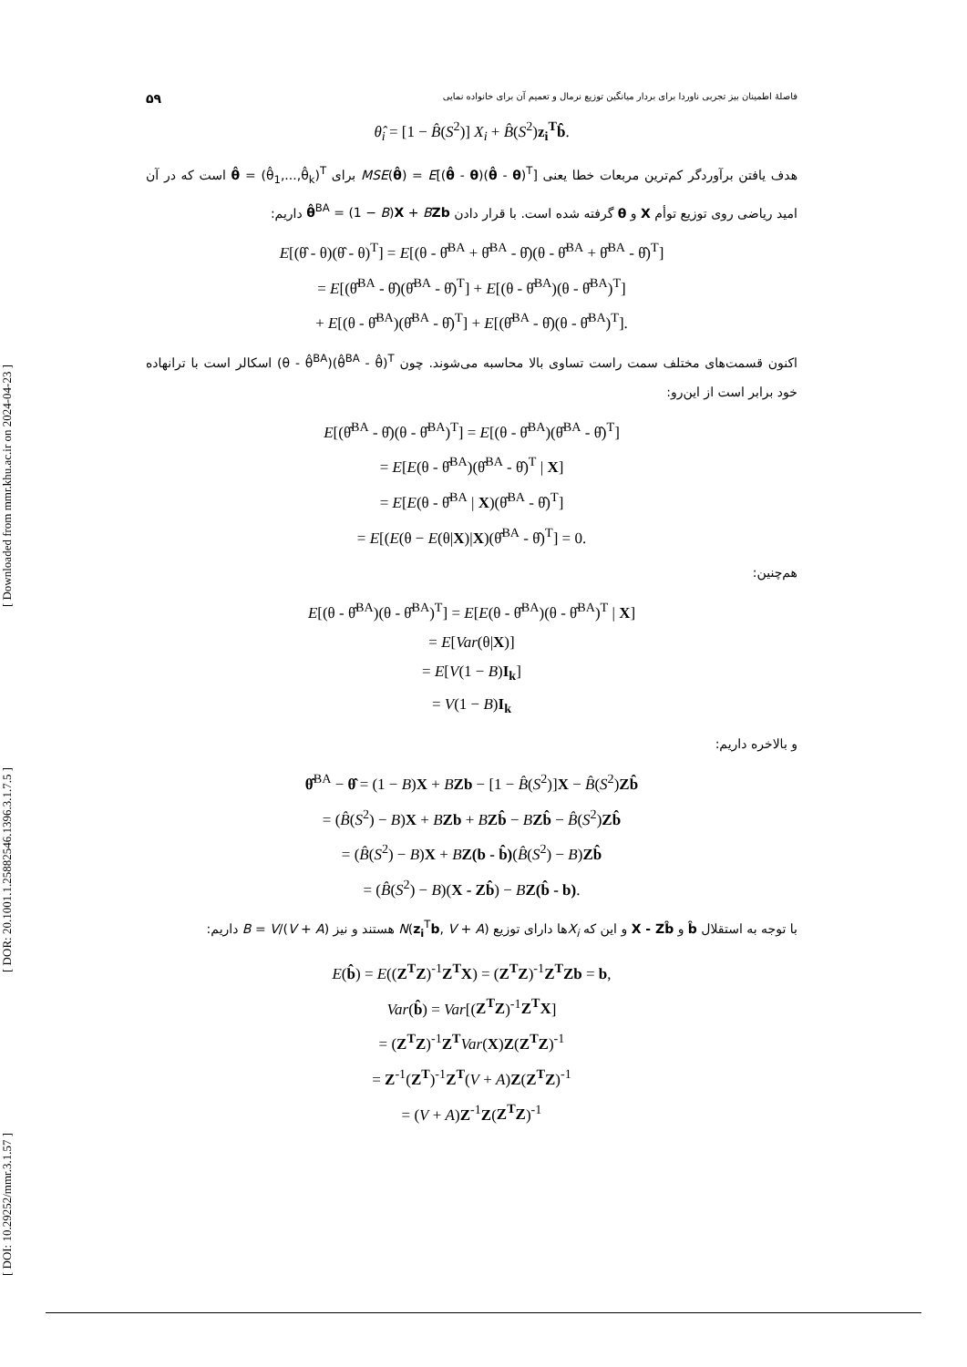[ Downloaded from mmr.khu.ac.ir on 2024-04-23 ]
[ DOR: 20.1001.1.25882546.1396.3.1.7.5 ]
[ DOI: 10.29252/mmr.3.1.57 ]
فاصلهٔ اطمینان بیز تجربی ناوردا برای بردار میانگین توزیع نرمال و تعمیم آن برای خانواده نمایی ۵۹
θ̂<sub>i</sub> = [1 − B̂(S<sup>2</sup>)] X<sub>i</sub> + B̂(S<sup>2</sup>)z<sub>i</sub><sup>T</sup>b̂.
هدف یافتن برآوردگر کم‌ترین مربعات خطا یعنی MSE(θ̂) = E[(θ̂ - θ)(θ̂ - θ)<sup>T</sup>] برای θ̂ = (θ̂<sub>1</sub>,...,θ̂<sub>k</sub>)<sup>T</sup> است که در آن امید ریاضی روی توزیع توأم X و θ گرفته شده است. با قرار دادن θ̂<sup>BA</sup> = (1 − B)X + BZb داریم:
E[(θ̂ - θ)(θ̂ - θ)<sup>T</sup>] = E[(θ - θ̂<sup>BA</sup> + θ̂<sup>BA</sup> - θ̂)(θ - θ̂<sup>BA</sup> + θ̂<sup>BA</sup> - θ̂)<sup>T</sup>]
= E[(θ̂<sup>BA</sup> - θ̂)(θ̂<sup>BA</sup> - θ̂)<sup>T</sup>] + E[(θ - θ̂<sup>BA</sup>)(θ - θ̂<sup>BA</sup>)<sup>T</sup>]
+ E[(θ - θ̂<sup>BA</sup>)(θ̂<sup>BA</sup> - θ̂)<sup>T</sup>] + E[(θ̂<sup>BA</sup> - θ̂)(θ - θ̂<sup>BA</sup>)<sup>T</sup>].
اکنون قسمت‌های مختلف سمت راست تساوی بالا محاسبه می‌شوند. چون (θ - θ̂<sup>BA</sup>)(θ̂<sup>BA</sup> - θ̂)<sup>T</sup> اسکالر است با ترانهاده خود برابر است از این‌رو:
E[(θ̂<sup>BA</sup> - θ̂)(θ - θ̂<sup>BA</sup>)<sup>T</sup>] = E[(θ - θ̂<sup>BA</sup>)(θ̂<sup>BA</sup> - θ̂)<sup>T</sup>]
= E[E(θ - θ̂<sup>BA</sup>)(θ̂<sup>BA</sup> - θ̂)<sup>T</sup> | X]
= E[E(θ - θ̂<sup>BA</sup> | X)(θ̂<sup>BA</sup> - θ̂)<sup>T</sup>]
= E[(E(θ − E(θ|X)|X)(θ̂<sup>BA</sup> - θ̂)<sup>T</sup>] = 0.
هم‌چنین:
E[(θ - θ̂<sup>BA</sup>)(θ - θ̂<sup>BA</sup>)<sup>T</sup>] = E[E(θ - θ̂<sup>BA</sup>)(θ - θ̂<sup>BA</sup>)<sup>T</sup> | X]
= E[Var(θ|X)]
= E[V(1 − B)I<sub>k</sub>]
= V(1 − B)I<sub>k</sub>
و بالاخره داریم:
θ̂<sup>BA</sup> − θ̂ = (1 − B)X + BZb − [1 − B̂(S<sup>2</sup>)]X − B̂(S<sup>2</sup>)Zb̂
= (B̂(S<sup>2</sup>) − B)X + BZb + BZb̂ − BZb̂ − B̂(S<sup>2</sup>)Zb̂
= (B̂(S<sup>2</sup>) − B)X + BZ(b - b̂)(B̂(S<sup>2</sup>) − B)Zb̂
= (B̂(S<sup>2</sup>) − B)(X - Zb̂) − BZ(b̂ - b).
با توجه به استقلال b̂ و X - Zb̂ و این که X<sub>i</sub>ها دارای توزیع N(z<sub>i</sub><sup>T</sup>b, V + A) هستند و نیز B = V/(V + A) داریم:
E(b̂) = E((Z<sup>T</sup>Z)<sup>-1</sup>Z<sup>T</sup>X) = (Z<sup>T</sup>Z)<sup>-1</sup>Z<sup>T</sup>Zb = b,
Var(b̂) = Var[(Z<sup>T</sup>Z)<sup>-1</sup>Z<sup>T</sup>X]
= (Z<sup>T</sup>Z)<sup>-1</sup>Z<sup>T</sup> Var(X)Z(Z<sup>T</sup>Z)<sup>-1</sup>
= Z<sup>-1</sup>(Z<sup>T</sup>)<sup>-1</sup>Z<sup>T</sup>(V + A)Z(Z<sup>T</sup>Z)<sup>-1</sup>
= (V + A)Z<sup>-1</sup>Z(Z<sup>T</sup>Z)<sup>-1</sup>